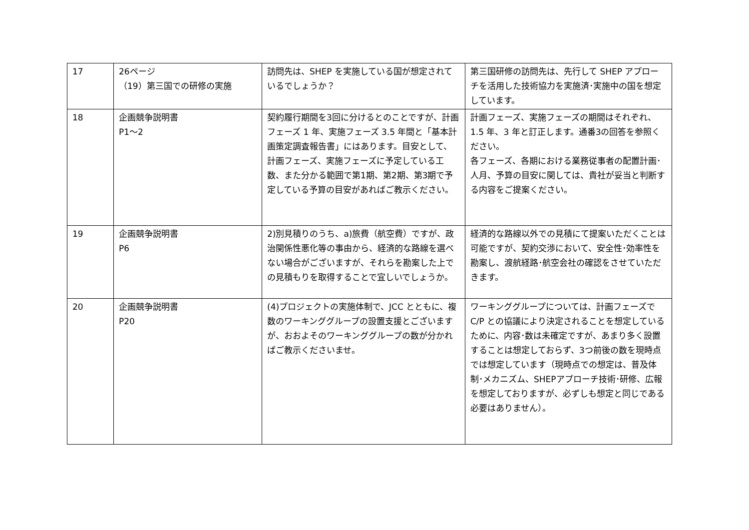| 17 | 26ページ （19）第三国での研修の実施 | 訪問先は、SHEP を実施している国が想定されているでしょうか？ | 第三国研修の訪問先は、先行して SHEP アプローチを活用した技術協力を実施済･実施中の国を想定しています。 |
| 18 | 企画競争説明書 P1～2 | 契約履行期間を3回に分けるとのことですが、計画フェーズ 1 年、実施フェーズ 3.5 年間と「基本計画策定調査報告書」にはあります。目安として、計画フェーズ、実施フェーズに予定している工数、また分かる範囲で第1期、第2期、第3期で予定している予算の目安があればご教示ください。 | 計画フェーズ、実施フェーズの期間はそれぞれ、1.5 年、3 年と訂正します。通番3の回答を参照ください。 各フェーズ、各期における業務従事者の配置計画･人月、予算の目安に関しては、貴社が妥当と判断する内容をご提案ください。 |
| 19 | 企画競争説明書 P6 | 2)別見積りのうち、a)旅費（航空費）ですが、政治関係性悪化等の事由から、経済的な路線を選べない場合がございますが、それらを勘案した上での見積もりを取得することで宜しいでしょうか。 | 経済的な路線以外での見積にて提案いただくことは可能ですが、契約交渉において、安全性･効率性を勘案し、渡航経路･航空会社の確認をさせていただきます。 |
| 20 | 企画競争説明書 P20 | (4)プロジェクトの実施体制で、JCC とともに、複数のワーキンググループの設置支援とございますが、おおよそのワーキンググループの数が分かればご教示くださいませ。 | ワーキンググループについては、計画フェーズで C/P との協議により決定されることを想定しているために、内容･数は未確定ですが、あまり多く設置することは想定しておらず、3つ前後の数を現時点では想定しています（現時点での想定は、普及体制･メカニズム、SHEPアプローチ技術･研修、広報を想定しておりますが、必ずしも想定と同じである必要はありません）。 |